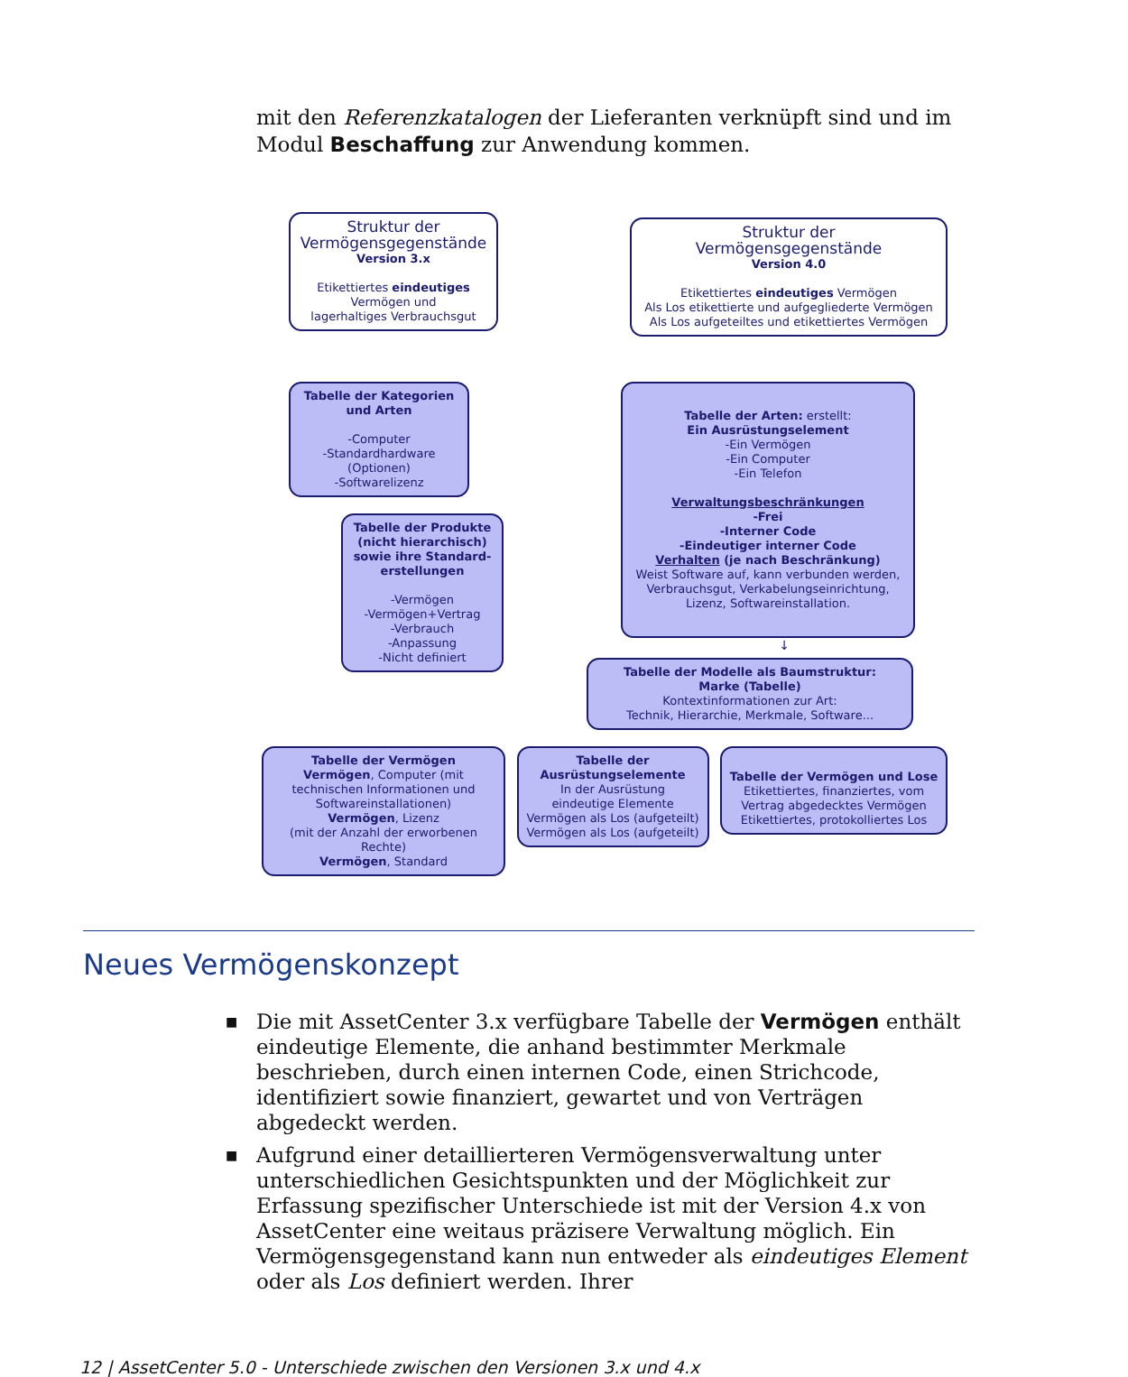mit den Referenzkatalogen der Lieferanten verknüpft sind und im Modul Beschaffung zur Anwendung kommen.
Struktur der
Vermögensgegenstände
Version 3.x
Etikettiertes eindeutiges
Vermögen und
lagerhaltiges Verbrauchsgut
Struktur der
Vermögensgegenstände
Version 4.0
Etikettiertes eindeutiges Vermögen
Als Los etikettierte und aufgegliederte Vermögen
Als Los aufgeteiltes und etikettiertes Vermögen
Tabelle der Kategorien
und Arten
-Computer
-Standardhardware
(Optionen)
-Softwarelizenz
Tabelle der Produkte
(nicht hierarchisch)
sowie ihre Standard-
erstellungen
-Vermögen
-Vermögen+Vertrag
-Verbrauch
-Anpassung
-Nicht definiert
Tabelle der Arten: erstellt:
Ein Ausrüstungselement
-Ein Vermögen
-Ein Computer
-Ein Telefon
Verwaltungsbeschränkungen
-Frei
-Interner Code
-Eindeutiger interner Code
Verhalten (je nach Beschränkung)
Weist Software auf, kann verbunden werden,
Verbrauchsgut, Verkabelungseinrichtung,
Lizenz, Softwareinstallation.
↓
Tabelle der Modelle als Baumstruktur:
Marke (Tabelle)
Kontextinformationen zur Art:
Technik, Hierarchie, Merkmale, Software...
Tabelle der Vermögen
Vermögen, Computer (mit technischen Informationen und Softwareinstallationen)
Vermögen, Lizenz
(mit der Anzahl der erworbenen Rechte)
Vermögen, Standard
Tabelle der
Ausrüstungselemente
In der Ausrüstung
eindeutige Elemente
Vermögen als Los (aufgeteilt)
Vermögen als Los (aufgeteilt)
Tabelle der Vermögen und Lose
Etikettiertes, finanziertes, vom Vertrag abgedecktes Vermögen
Etikettiertes, protokolliertes Los
Neues Vermögenskonzept
■ Die mit AssetCenter 3.x verfügbare Tabelle der Vermögen enthält eindeutige Elemente, die anhand bestimmter Merkmale beschrieben, durch einen internen Code, einen Strichcode, identifiziert sowie finanziert, gewartet und von Verträgen abgedeckt werden.
■ Aufgrund einer detaillierteren Vermögensverwaltung unter unterschiedlichen Gesichtspunkten und der Möglichkeit zur Erfassung spezifischer Unterschiede ist mit der Version 4.x von AssetCenter eine weitaus präzisere Verwaltung möglich. Ein Vermögensgegenstand kann nun entweder als eindeutiges Element oder als Los definiert werden. Ihrer
12 | AssetCenter 5.0 - Unterschiede zwischen den Versionen 3.x und 4.x